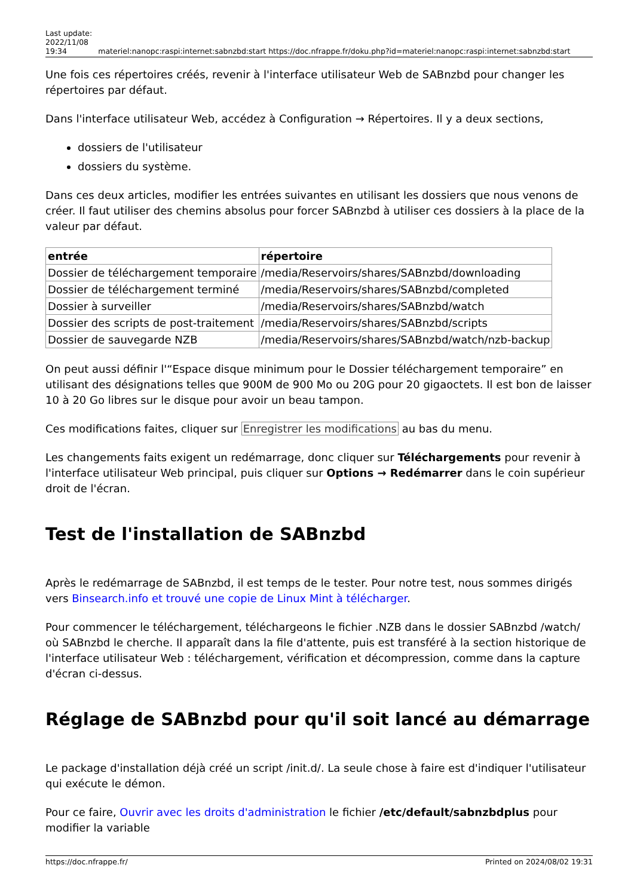Last update:
2022/11/08
19:34
materiel:nanopc:raspi:internet:sabnzbd:start https://doc.nfrappe.fr/doku.php?id=materiel:nanopc:raspi:internet:sabnzbd:start
Une fois ces répertoires créés, revenir à l'interface utilisateur Web de SABnzbd pour changer les répertoires par défaut.
Dans l'interface utilisateur Web, accédez à Configuration → Répertoires. Il y a deux sections,
dossiers de l'utilisateur
dossiers du système.
Dans ces deux articles, modifier les entrées suivantes en utilisant les dossiers que nous venons de créer. Il faut utiliser des chemins absolus pour forcer SABnzbd à utiliser ces dossiers à la place de la valeur par défaut.
| entrée | répertoire |
| --- | --- |
| Dossier de téléchargement temporaire | /media/Reservoirs/shares/SABnzbd/downloading |
| Dossier de téléchargement terminé | /media/Reservoirs/shares/SABnzbd/completed |
| Dossier à surveiller | /media/Reservoirs/shares/SABnzbd/watch |
| Dossier des scripts de post-traitement | /media/Reservoirs/shares/SABnzbd/scripts |
| Dossier de sauvegarde NZB | /media/Reservoirs/shares/SABnzbd/watch/nzb-backup |
On peut aussi définir l'“Espace disque minimum pour le Dossier téléchargement temporaire” en utilisant des désignations telles que 900M de 900 Mo ou 20G pour 20 gigaoctets. Il est bon de laisser 10 à 20 Go libres sur le disque pour avoir un beau tampon.
Ces modifications faites, cliquer sur Enregistrer les modifications au bas du menu.
Les changements faits exigent un redémarrage, donc cliquer sur Téléchargements pour revenir à l'interface utilisateur Web principal, puis cliquer sur Options → Redémarrer dans le coin supérieur droit de l'écran.
Test de l'installation de SABnzbd
Après le redémarrage de SABnzbd, il est temps de le tester. Pour notre test, nous sommes dirigés vers Binsearch.info et trouvé une copie de Linux Mint à télécharger.
Pour commencer le téléchargement, téléchargeons le fichier .NZB dans le dossier SABnzbd /watch/ où SABnzbd le cherche. Il apparaît dans la file d'attente, puis est transféré à la section historique de l'interface utilisateur Web : téléchargement, vérification et décompression, comme dans la capture d'écran ci-dessus.
Réglage de SABnzbd pour qu'il soit lancé au démarrage
Le package d'installation déjà créé un script /init.d/. La seule chose à faire est d'indiquer l'utilisateur qui exécute le démon.
Pour ce faire, Ouvrir avec les droits d'administration le fichier /etc/default/sabnzbdplus pour modifier la variable
https://doc.nfrappe.fr/ Printed on 2024/08/02 19:31